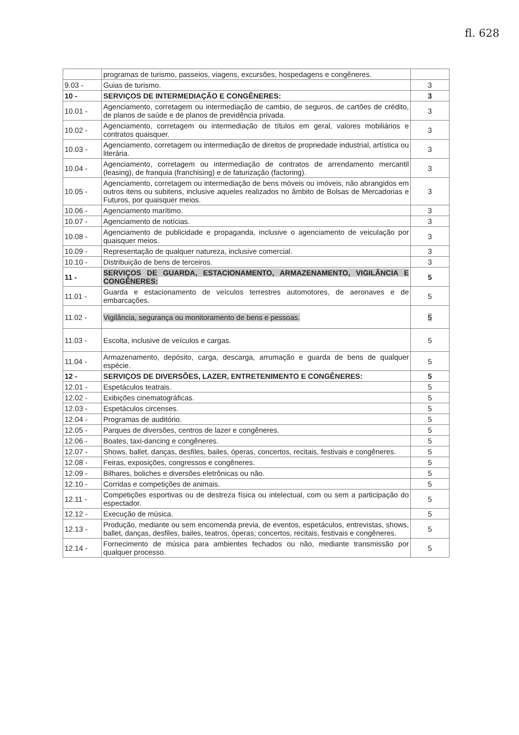fl. 628
| | programas de turismo, passeios, viagens, excursões, hospedagens e congêneres. | |
| 9.03 - | Guias de turismo. | 3 |
| 10 - | SERVIÇOS DE INTERMEDIAÇÃO E CONGÊNERES: | 3 |
| 10.01 - | Agenciamento, corretagem ou intermediação de cambio, de seguros, de cartões de crédito, de planos de saúde e de planos de previdência privada. | 3 |
| 10.02 - | Agenciamento, corretagem ou intermediação de títulos em geral, valores mobiliários e contratos quaisquer. | 3 |
| 10.03 - | Agenciamento, corretagem ou intermediação de direitos de propriedade industrial, artística ou literária. | 3 |
| 10.04 - | Agenciamento, corretagem ou intermediação de contratos de arrendamento mercantil (leasing), de franquia (franchising) e de faturização (factoring). | 3 |
| 10.05 - | Agenciamento, corretagem ou intermediação de bens móveis ou imóveis, não abrangidos em outros itens ou subitens, inclusive aqueles realizados no âmbito de Bolsas de Mercadorias e Futuros, por quaisquer meios. | 3 |
| 10.06 - | Agenciamento marítimo. | 3 |
| 10.07 - | Agenciamento de notícias. | 3 |
| 10.08 - | Agenciamento de publicidade e propaganda, inclusive o agenciamento de veiculação por quaisquer meios. | 3 |
| 10.09 - | Representação de qualquer natureza, inclusive comercial. | 3 |
| 10.10 - | Distribuição de bens de terceiros. | 3 |
| 11 - | SERVIÇOS DE GUARDA, ESTACIONAMENTO, ARMAZENAMENTO, VIGILÂNCIA E CONGÊNERES: | 5 |
| 11.01 - | Guarda e estacionamento de veículos terrestres automotores, de aeronaves e de embarcações. | 5 |
| 11.02 - | Vigilância, segurança ou monitoramento de bens e pessoas. | 5 |
| 11.03 - | Escolta, inclusive de veículos e cargas. | 5 |
| 11.04 - | Armazenamento, depósito, carga, descarga, arrumação e guarda de bens de qualquer espécie. | 5 |
| 12 - | SERVIÇOS DE DIVERSÕES, LAZER, ENTRETENIMENTO E CONGÊNERES: | 5 |
| 12.01 - | Espetáculos teatrais. | 5 |
| 12.02 - | Exibições cinematográficas. | 5 |
| 12.03 - | Espetáculos circenses. | 5 |
| 12.04 - | Programas de auditório. | 5 |
| 12.05 - | Parques de diversões, centros de lazer e congêneres. | 5 |
| 12.06 - | Boates, taxi-dancing e congêneres. | 5 |
| 12.07 - | Shows, ballet, danças, desfiles, bailes, óperas, concertos, recitais, festivais e congêneres. | 5 |
| 12.08 - | Feiras, exposições, congressos e congêneres. | 5 |
| 12.09 - | Bilhares, boliches e diversões eletrônicas ou não. | 5 |
| 12.10 - | Corridas e competições de animais. | 5 |
| 12.11 - | Competições esportivas ou de destreza física ou intelectual, com ou sem a participação do espectador. | 5 |
| 12.12 - | Execução de música. | 5 |
| 12.13 - | Produção, mediante ou sem encomenda previa, de eventos, espetáculos, entrevistas, shows, ballet, danças, desfiles, bailes, teatros, óperas; concertos, recitais, festivais e congêneres. | 5 |
| 12.14 - | Fornecimento de música para ambientes fechados ou não, mediante transmissão por qualquer processo. | 5 |